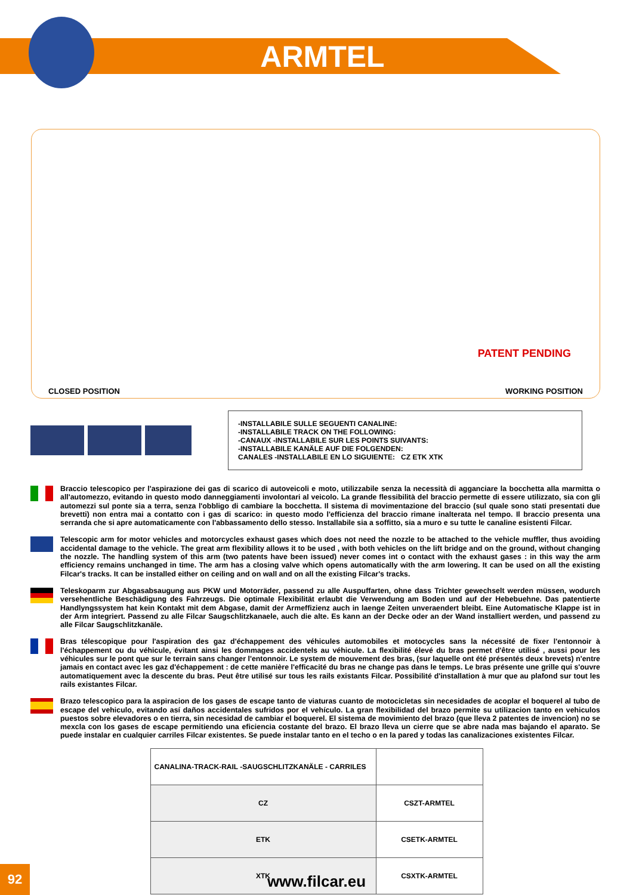ARMTEL
CLOSED POSITION
PATENT PENDING
WORKING POSITION
-INSTALLABILE SULLE SEGUENTI CANALINE:
-INSTALLABILE TRACK ON THE FOLLOWING:
-CANAUX -INSTALLABILE SUR LES POINTS SUIVANTS:
-INSTALLABILE KANÄLE AUF DIE FOLGENDEN:
CANALES -INSTALLABILE EN LO SIGUIENTE: CZ ETK XTK
Braccio telescopico per l'aspirazione dei gas di scarico di autoveicoli e moto, utilizzabile senza la necessità di agganciare la bocchetta alla marmitta o all'automezzo, evitando in questo modo danneggiamenti involontari al veicolo. La grande flessibilità del braccio permette di essere utilizzato, sia con gli automezzi sul ponte sia a terra, senza l'obbligo di cambiare la bocchetta. Il sistema di movimentazione del braccio (sul quale sono stati presentati due brevetti) non entra mai a contatto con i gas di scarico: in questo modo l'efficienza del braccio rimane inalterata nel tempo. Il braccio presenta una serranda che si apre automaticamente con l'abbassamento dello stesso. Installabile sia a soffitto, sia a muro e su tutte le canaline esistenti Filcar.
Telescopic arm for motor vehicles and motorcycles exhaust gases which does not need the nozzle to be attached to the vehicle muffler, thus avoiding accidental damage to the vehicle. The great arm flexibility allows it to be used , with both vehicles on the lift bridge and on the ground, without changing the nozzle. The handling system of this arm (two patents have been issued) never comes int o contact with the exhaust gases : in this way the arm efficiency remains unchanged in time. The arm has a closing valve which opens automatically with the arm lowering. It can be used on all the existing Filcar's tracks. It can be installed either on ceiling and on wall and on all the existing Filcar's tracks.
Teleskoparm zur Abgasabsaugung aus PKW und Motorräder, passend zu alle Auspuffarten, ohne dass Trichter gewechselt werden müssen, wodurch versehentliche Beschädigung des Fahrzeugs. Die optimale Flexibilität erlaubt die Verwendung am Boden und auf der Hebebuehne. Das patentierte Handlyngssystem hat kein Kontakt mit dem Abgase, damit der Armeffizienz auch in laenge Zeiten unveraendert bleibt. Eine Automatische Klappe ist in der Arm integriert. Passend zu alle Filcar Saugschlitzkanaele, auch die alte. Es kann an der Decke oder an der Wand installiert werden, und passend zu alle Filcar Saugschlitzkanäle.
Bras télescopique pour l'aspiration des gaz d'échappement des véhicules automobiles et motocycles sans la nécessité de fixer l'entonnoir à l'échappement ou du véhicule, évitant ainsi les dommages accidentels au véhicule. La flexibilité élevé du bras permet d'être utilisé , aussi pour les véhicules sur le pont que sur le terrain sans changer l'entonnoir. Le system de mouvement des bras, (sur laquelle ont été présentés deux brevets) n'entre jamais en contact avec les gaz d'échappement : de cette manière l'efficacité du bras ne change pas dans le temps. Le bras présente une grille qui s'ouvre automatiquement avec la descente du bras. Peut être utilisé sur tous les rails existants Filcar. Possibilité d'installation à mur que au plafond sur tout les rails existantes Filcar.
Brazo telescopico para la aspiracion de los gases de escape tanto de viaturas cuanto de motocicletas sin necesidades de acoplar el boquerel al tubo de escape del vehiculo, evitando así daños accidentales sufridos por el vehículo. La gran flexibilidad del brazo permite su utilizacion tanto en vehiculos puestos sobre elevadores o en tierra, sin necesidad de cambiar el boquerel. El sistema de movimiento del brazo (que lleva 2 patentes de invencion) no se mexcla con los gases de escape permitiendo una eficiencia costante del brazo. El brazo lleva un cierre que se abre nada mas bajando el aparato. Se puede instalar en cualquier carriles Filcar existentes. Se puede instalar tanto en el techo o en la pared y todas las canalizaciones existentes Filcar.
| CANALINA-TRACK-RAIL -SAUGSCHLITZKANÄLE - CARRILES | |
| CZ | CSZT-ARMTEL |
| ETK | CSETK-ARMTEL |
| XTK | CSXTK-ARMTEL |
92
www.filcar.eu